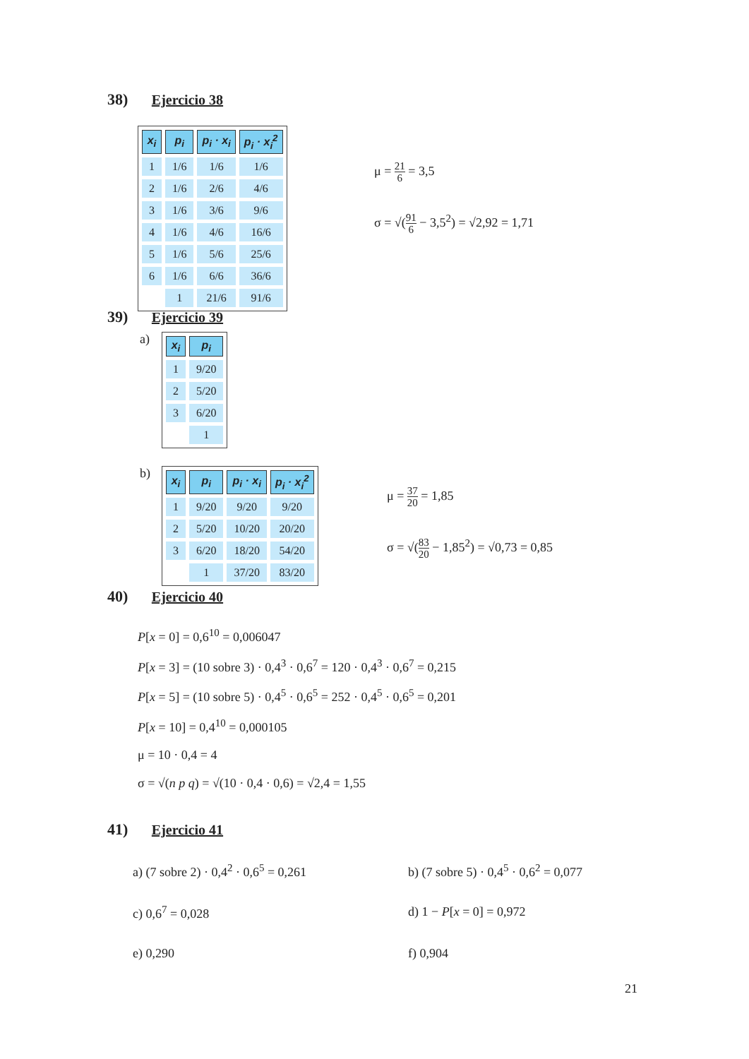38) Ejercicio 38
| x<sub>i</sub> | p<sub>i</sub> | p<sub>i</sub> · x<sub>i</sub> | p<sub>i</sub> · x<sub>i</sub><sup>2</sup> |
| --- | --- | --- | --- |
| 1 | 1/6 | 1/6 | 1/6 |
| 2 | 1/6 | 2/6 | 4/6 |
| 3 | 1/6 | 3/6 | 9/6 |
| 4 | 1/6 | 4/6 | 16/6 |
| 5 | 1/6 | 5/6 | 25/6 |
| 6 | 1/6 | 6/6 | 36/6 |
| | 1 | 21/6 | 91/6 |
μ = 21 6 = 3,5
σ = √(91 6 − 3,5<sup>2</sup>) = √2,92 = 1,71
39) Ejercicio 39
a)
| x<sub>i</sub> | p<sub>i</sub> |
| --- | --- |
| 1 | 9/20 |
| 2 | 5/20 |
| 3 | 6/20 |
| | 1 |
b)
| x<sub>i</sub> | p<sub>i</sub> | p<sub>i</sub> · x<sub>i</sub> | p<sub>i</sub> · x<sub>i</sub><sup>2</sup> |
| --- | --- | --- | --- |
| 1 | 9/20 | 9/20 | 9/20 |
| 2 | 5/20 | 10/20 | 20/20 |
| 3 | 6/20 | 18/20 | 54/20 |
| | 1 | 37/20 | 83/20 |
μ = 37 20 = 1,85
σ = √(83 20 − 1,85<sup>2</sup>) = √0,73 = 0,85
40) Ejercicio 40
P[x = 0] = 0,6<sup>10</sup> = 0,006047
P[x = 3] = (10 sobre 3) · 0,4<sup>3</sup> · 0,6<sup>7</sup> = 120 · 0,4<sup>3</sup> · 0,6<sup>7</sup> = 0,215
P[x = 5] = (10 sobre 5) · 0,4<sup>5</sup> · 0,6<sup>5</sup> = 252 · 0,4<sup>5</sup> · 0,6<sup>5</sup> = 0,201
P[x = 10] = 0,4<sup>10</sup> = 0,000105
μ = 10 · 0,4 = 4
σ = √(n p q) = √(10 · 0,4 · 0,6) = √2,4 = 1,55
41) Ejercicio 41
a) (7 sobre 2) · 0,4<sup>2</sup> · 0,6<sup>5</sup> = 0,261
b) (7 sobre 5) · 0,4<sup>5</sup> · 0,6<sup>2</sup> = 0,077
c) 0,6<sup>7</sup> = 0,028
d) 1 − P[x = 0] = 0,972
e) 0,290
f) 0,904
21